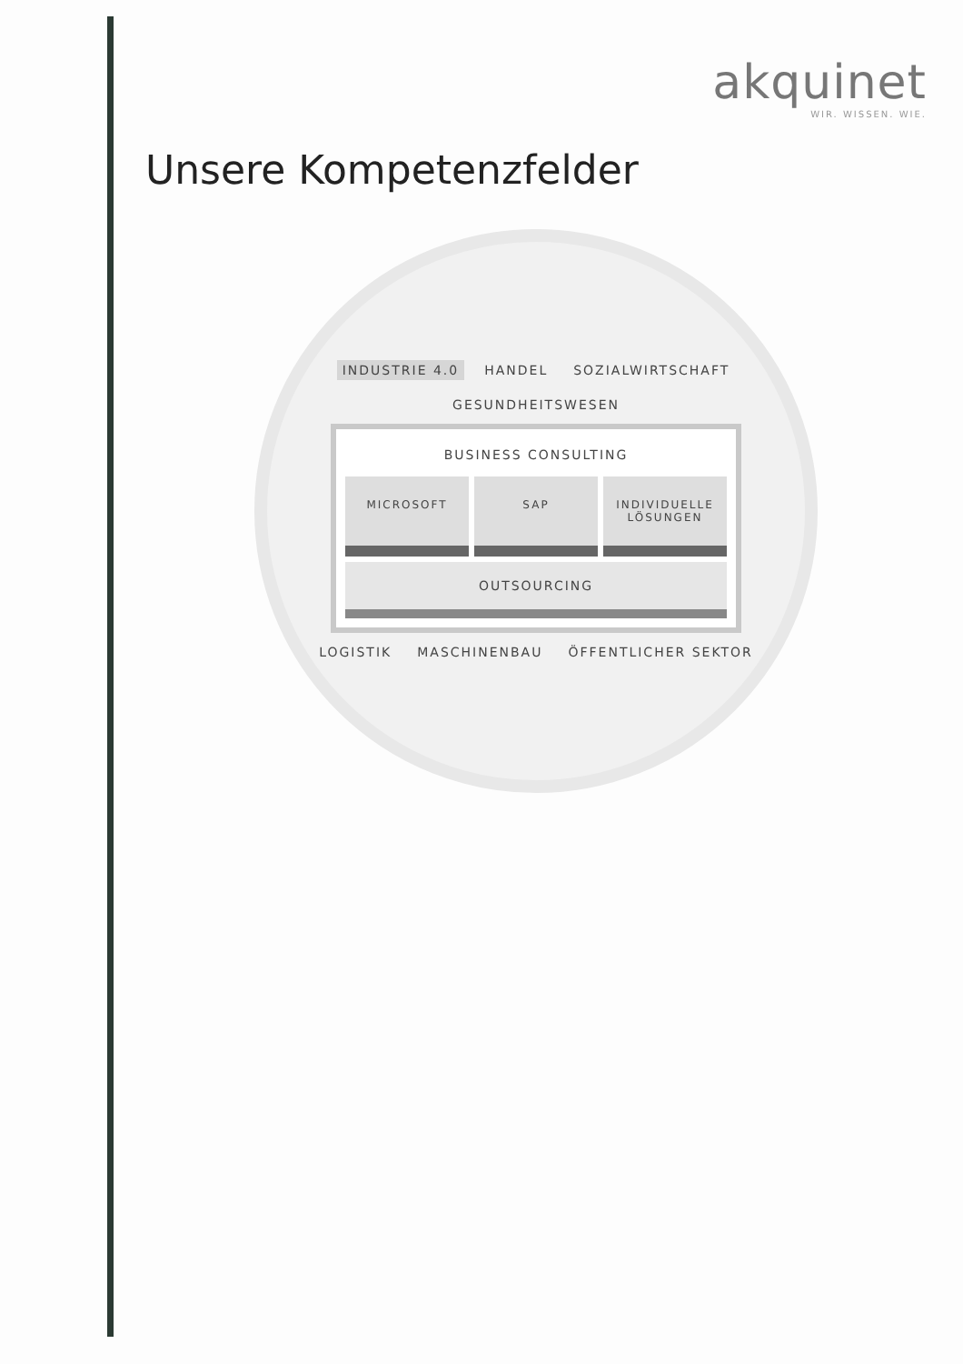akquinet
WIR. WISSEN. WIE.
Unsere Kompetenzfelder
INDUSTRIE 4.0 HANDEL SOZIALWIRTSCHAFT GESUNDHEITSWESEN
BUSINESS CONSULTING
MICROSOFT SAP INDIVIDUELLE LÖSUNGEN
OUTSOURCING
LOGISTIK MASCHINENBAU ÖFFENTLICHER SEKTOR